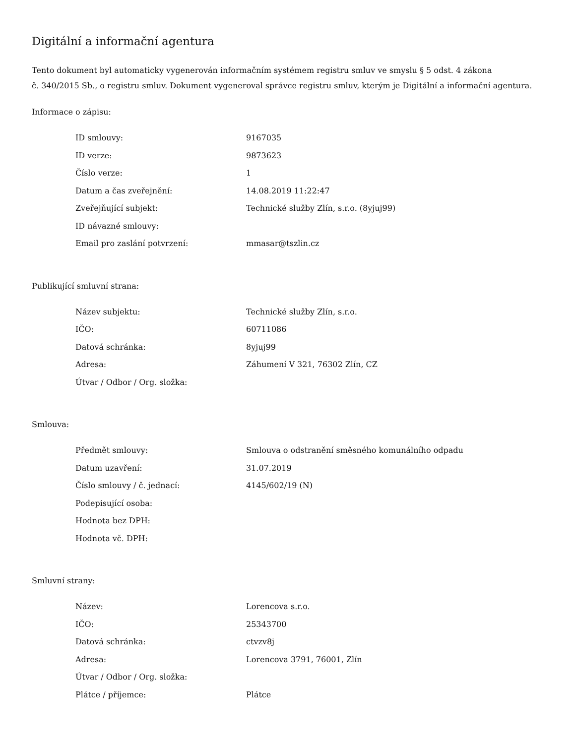Digitální a informační agentura
Tento dokument byl automaticky vygenerován informačním systémem registru smluv ve smyslu § 5 odst. 4 zákona
č. 340/2015 Sb., o registru smluv. Dokument vygeneroval správce registru smluv, kterým je Digitální a informační agentura.
Informace o zápisu:
| ID smlouvy: | 9167035 |
| ID verze: | 9873623 |
| Číslo verze: | 1 |
| Datum a čas zveřejnění: | 14.08.2019 11:22:47 |
| Zveřejňující subjekt: | Technické služby Zlín, s.r.o. (8yjuj99) |
| ID návazné smlouvy: | |
| Email pro zaslání potvrzení: | mmasar@tszlin.cz |
Publikující smluvní strana:
| Název subjektu: | Technické služby Zlín, s.r.o. |
| IČO: | 60711086 |
| Datová schránka: | 8yjuj99 |
| Adresa: | Záhumení V 321, 76302 Zlín, CZ |
| Útvar / Odbor / Org. složka: | |
Smlouva:
| Předmět smlouvy: | Smlouva o odstranění směsného komunálního odpadu |
| Datum uzavření: | 31.07.2019 |
| Číslo smlouvy / č. jednací: | 4145/602/19 (N) |
| Podepisující osoba: | |
| Hodnota bez DPH: | |
| Hodnota vč. DPH: | |
Smluvní strany:
| Název: | Lorencova s.r.o. |
| IČO: | 25343700 |
| Datová schránka: | ctvzv8j |
| Adresa: | Lorencova 3791, 76001, Zlín |
| Útvar / Odbor / Org. složka: | |
| Plátce / příjemce: | Plátce |